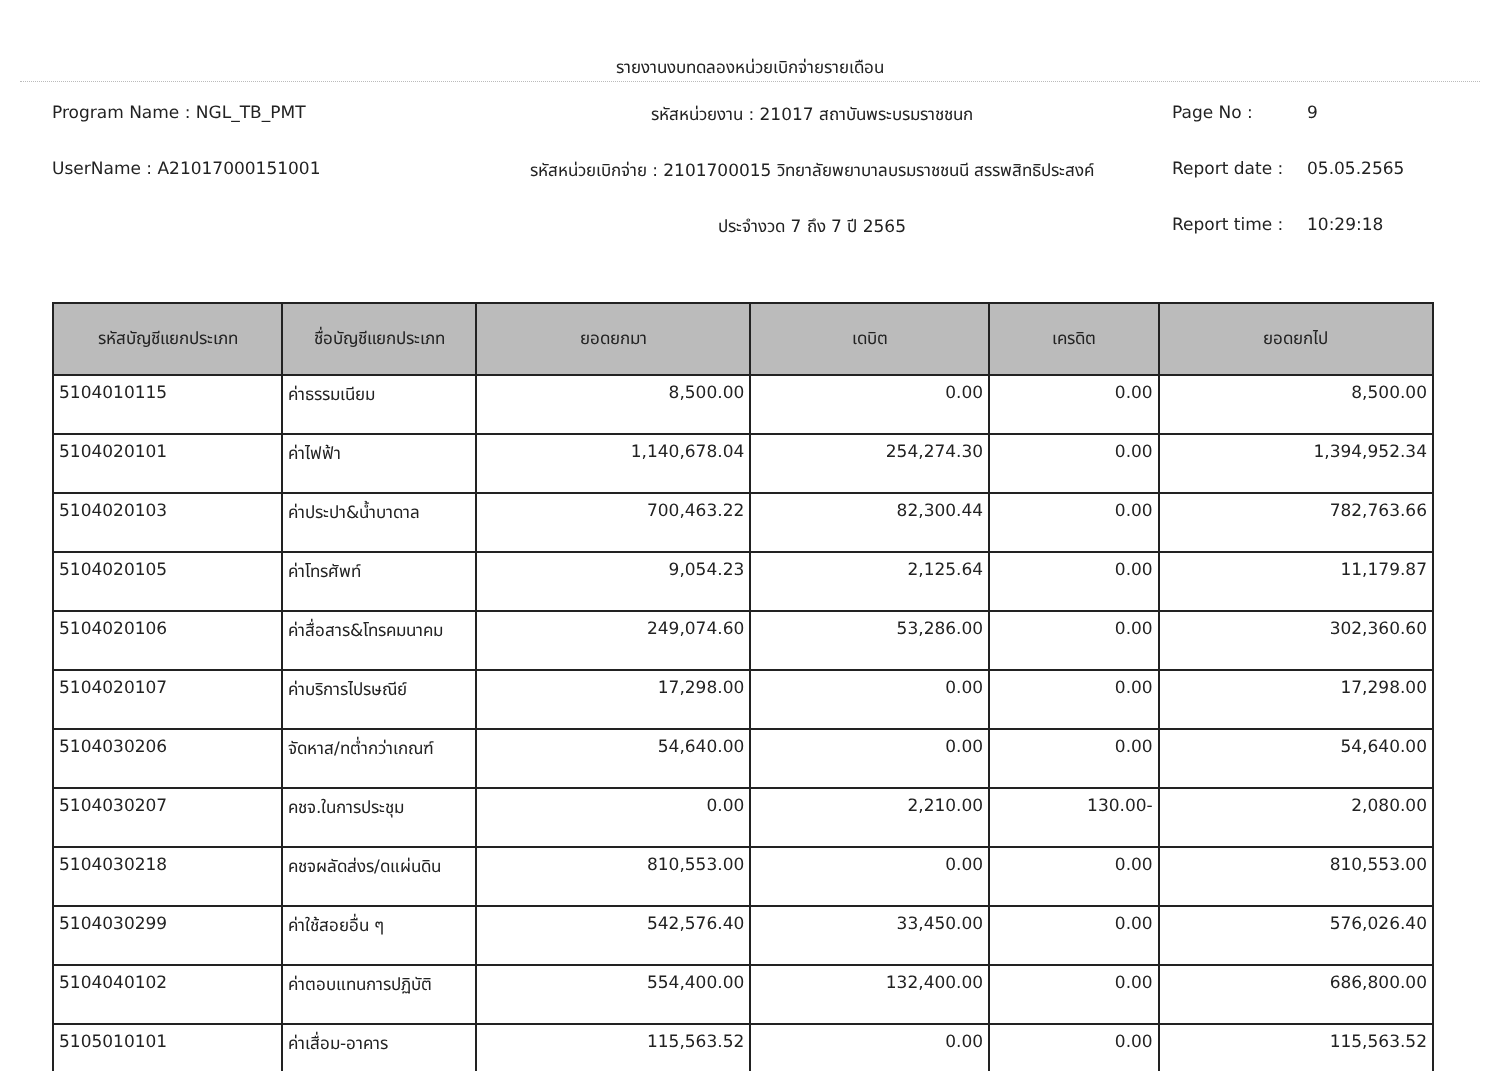รายงานงบทดลองหน่วยเบิกจ่ายรายเดือน
Program Name : NGL_TB_PMT
รหัสหน่วยงาน : 21017 สถาบันพระบรมราชชนก
Page No :
9
UserName : A21017000151001
รหัสหน่วยเบิกจ่าย : 2101700015 วิทยาลัยพยาบาลบรมราชชนนี สรรพสิทธิประสงค์
Report date :
05.05.2565
ประจำงวด 7 ถึง 7 ปี 2565
Report time :
10:29:18
| รหัสบัญชีแยกประเภท | ชื่อบัญชีแยกประเภท | ยอดยกมา | เดบิต | เครดิต | ยอดยกไป |
| --- | --- | --- | --- | --- | --- |
| 5104010115 | ค่าธรรมเนียม | 8,500.00 | 0.00 | 0.00 | 8,500.00 |
| 5104020101 | ค่าไฟฟ้า | 1,140,678.04 | 254,274.30 | 0.00 | 1,394,952.34 |
| 5104020103 | ค่าประปา&น้ำบาดาล | 700,463.22 | 82,300.44 | 0.00 | 782,763.66 |
| 5104020105 | ค่าโทรศัพท์ | 9,054.23 | 2,125.64 | 0.00 | 11,179.87 |
| 5104020106 | ค่าสื่อสาร&โทรคมนาคม | 249,074.60 | 53,286.00 | 0.00 | 302,360.60 |
| 5104020107 | ค่าบริการไปรษณีย์ | 17,298.00 | 0.00 | 0.00 | 17,298.00 |
| 5104030206 | จัดหาส/ทต่ำกว่าเกณฑ์ | 54,640.00 | 0.00 | 0.00 | 54,640.00 |
| 5104030207 | คชจ.ในการประชุม | 0.00 | 2,210.00 | 130.00- | 2,080.00 |
| 5104030218 | คชจผลัดส่งร/ดแผ่นดิน | 810,553.00 | 0.00 | 0.00 | 810,553.00 |
| 5104030299 | ค่าใช้สอยอื่น ๆ | 542,576.40 | 33,450.00 | 0.00 | 576,026.40 |
| 5104040102 | ค่าตอบแทนการปฏิบัติ | 554,400.00 | 132,400.00 | 0.00 | 686,800.00 |
| 5105010101 | ค่าเสื่อม-อาคาร | 115,563.52 | 0.00 | 0.00 | 115,563.52 |